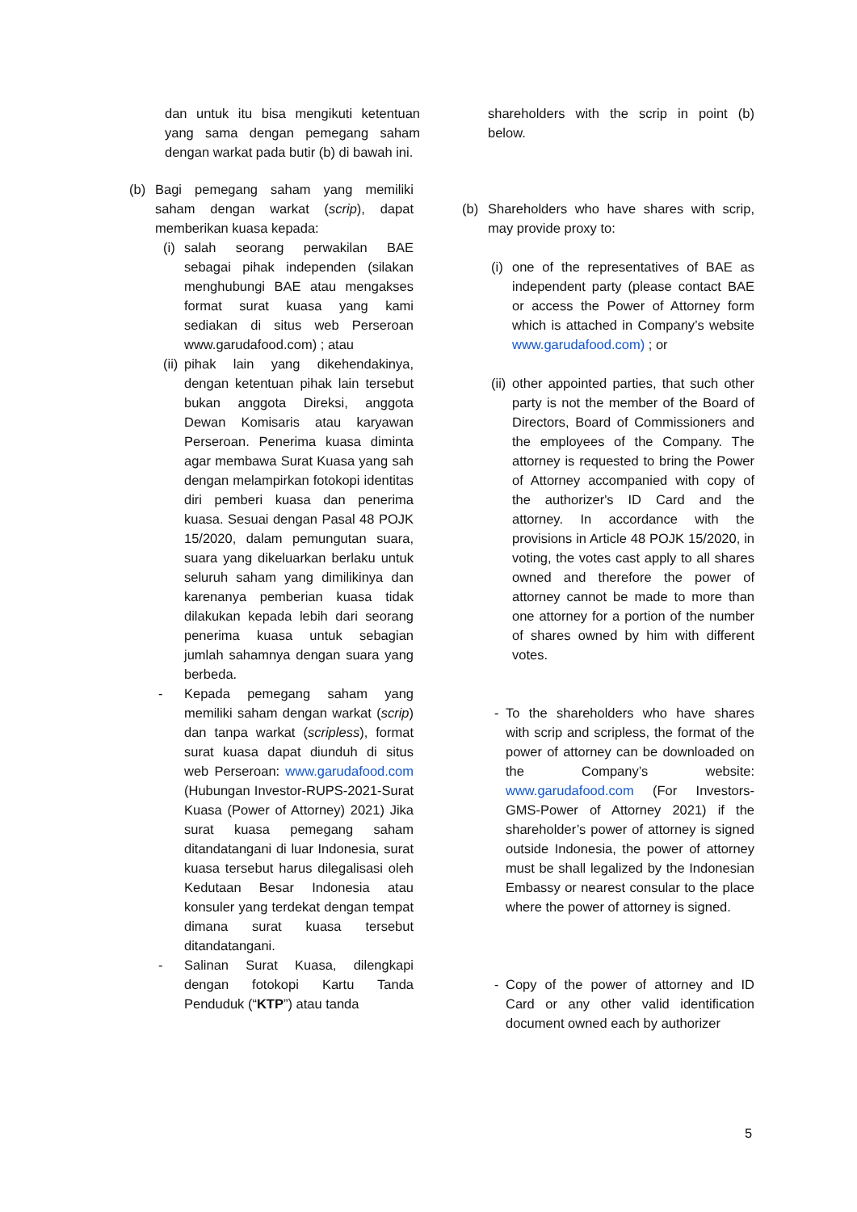dan untuk itu bisa mengikuti ketentuan yang sama dengan pemegang saham dengan warkat pada butir (b) di bawah ini.
(b) Bagi pemegang saham yang memiliki saham dengan warkat (scrip), dapat memberikan kuasa kepada:
(i) salah seorang perwakilan BAE sebagai pihak independen (silakan menghubungi BAE atau mengakses format surat kuasa yang kami sediakan di situs web Perseroan www.garudafood.com) ; atau
(ii) pihak lain yang dikehendakinya, dengan ketentuan pihak lain tersebut bukan anggota Direksi, anggota Dewan Komisaris atau karyawan Perseroan. Penerima kuasa diminta agar membawa Surat Kuasa yang sah dengan melampirkan fotokopi identitas diri pemberi kuasa dan penerima kuasa. Sesuai dengan Pasal 48 POJK 15/2020, dalam pemungutan suara, suara yang dikeluarkan berlaku untuk seluruh saham yang dimilikinya dan karenanya pemberian kuasa tidak dilakukan kepada lebih dari seorang penerima kuasa untuk sebagian jumlah sahamnya dengan suara yang berbeda.
- Kepada pemegang saham yang memiliki saham dengan warkat (scrip) dan tanpa warkat (scripless), format surat kuasa dapat diunduh di situs web Perseroan: www.garudafood.com (Hubungan Investor-RUPS-2021-Surat Kuasa (Power of Attorney) 2021) Jika surat kuasa pemegang saham ditandatangani di luar Indonesia, surat kuasa tersebut harus dilegalisasi oleh Kedutaan Besar Indonesia atau konsuler yang terdekat dengan tempat dimana surat kuasa tersebut ditandatangani.
- Salinan Surat Kuasa, dilengkapi dengan fotokopi Kartu Tanda Penduduk (“KTP”) atau tanda
shareholders with the scrip in point (b) below.
(b) Shareholders who have shares with scrip, may provide proxy to:
(i) one of the representatives of BAE as independent party (please contact BAE or access the Power of Attorney form which is attached in Company’s website www.garudafood.com) ; or
(ii) other appointed parties, that such other party is not the member of the Board of Directors, Board of Commissioners and the employees of the Company. The attorney is requested to bring the Power of Attorney accompanied with copy of the authorizer's ID Card and the attorney. In accordance with the provisions in Article 48 POJK 15/2020, in voting, the votes cast apply to all shares owned and therefore the power of attorney cannot be made to more than one attorney for a portion of the number of shares owned by him with different votes.
- To the shareholders who have shares with scrip and scripless, the format of the power of attorney can be downloaded on the Company’s website: www.garudafood.com (For Investors-GMS-Power of Attorney 2021) if the shareholder’s power of attorney is signed outside Indonesia, the power of attorney must be shall legalized by the Indonesian Embassy or nearest consular to the place where the power of attorney is signed.
- Copy of the power of attorney and ID Card or any other valid identification document owned each by authorizer
5